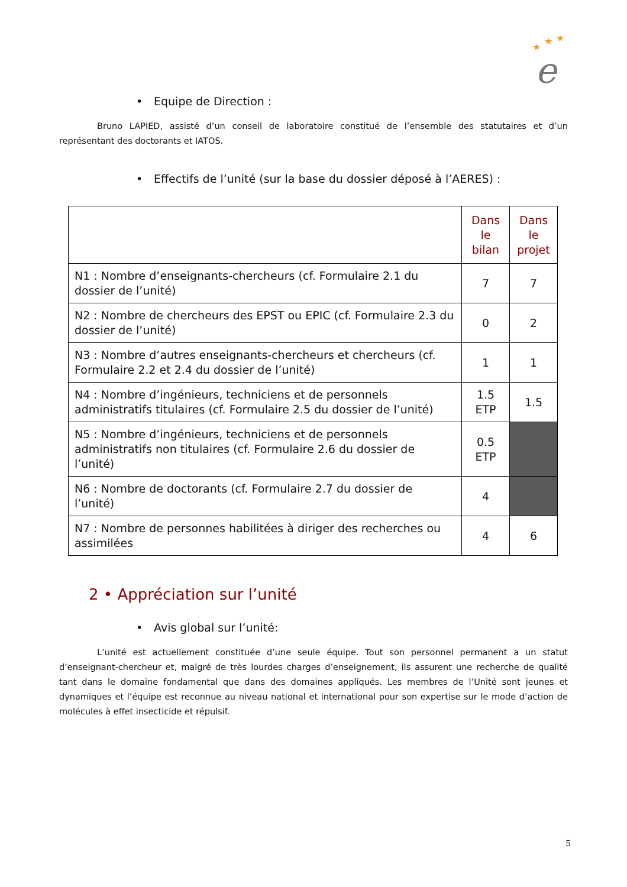★
★
★
e
• Equipe de Direction :
Bruno LAPIED, assisté d’un conseil de laboratoire constitué de l’ensemble des statutaires et d’un représentant des doctorants et IATOS.
• Effectifs de l’unité (sur la base du dossier déposé à l’AERES) :
| | Dans le bilan | Dans le projet |
| N1 : Nombre d’enseignants-chercheurs (cf. Formulaire 2.1 du dossier de l’unité) | 7 | 7 |
| N2 : Nombre de chercheurs des EPST ou EPIC (cf. Formulaire 2.3 du dossier de l’unité) | 0 | 2 |
| N3 : Nombre d’autres enseignants-chercheurs et chercheurs (cf. Formulaire 2.2 et 2.4 du dossier de l’unité) | 1 | 1 |
| N4 : Nombre d’ingénieurs, techniciens et de personnels administratifs titulaires (cf. Formulaire 2.5 du dossier de l’unité) | 1.5 ETP | 1.5 |
| N5 : Nombre d’ingénieurs, techniciens et de personnels administratifs non titulaires (cf. Formulaire 2.6 du dossier de l’unité) | 0.5 ETP | |
| N6 : Nombre de doctorants (cf. Formulaire 2.7 du dossier de l’unité) | 4 | |
| N7 : Nombre de personnes habilitées à diriger des recherches ou assimilées | 4 | 6 |
2 • Appréciation sur l’unité
• Avis global sur l’unité:
L’unité est actuellement constituée d’une seule équipe. Tout son personnel permanent a un statut d’enseignant-chercheur et, malgré de très lourdes charges d’enseignement, ils assurent une recherche de qualité tant dans le domaine fondamental que dans des domaines appliqués. Les membres de l’Unité sont jeunes et dynamiques et l’équipe est reconnue au niveau national et international pour son expertise sur le mode d’action de molécules à effet insecticide et répulsif.
5